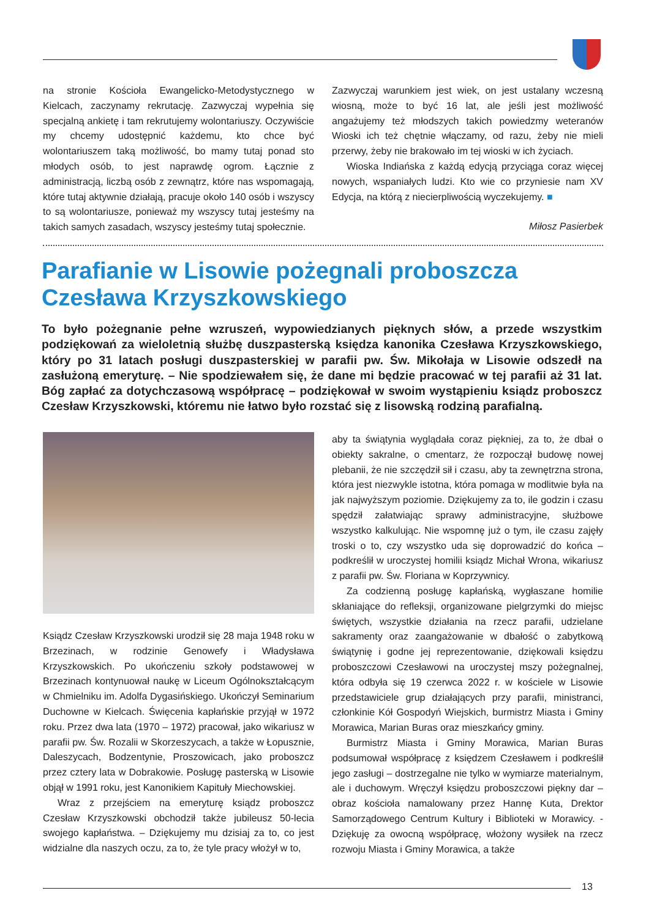na stronie Kościoła Ewangelicko-Metodystycznego w Kielcach, zaczynamy rekrutację. Zazwyczaj wypełnia się specjalną ankietę i tam rekrutujemy wolontariuszy. Oczywiście my chcemy udostępnić każdemu, kto chce być wolontariuszem taką możliwość, bo mamy tutaj ponad sto młodych osób, to jest naprawdę ogrom. Łącznie z administracją, liczbą osób z zewnątrz, które nas wspomagają, które tutaj aktywnie działają, pracuje około 140 osób i wszyscy to są wolontariusze, ponieważ my wszyscy tutaj jesteśmy na takich samych zasadach, wszyscy jesteśmy tutaj społecznie.
Zazwyczaj warunkiem jest wiek, on jest ustalany wczesną wiosną, może to być 16 lat, ale jeśli jest możliwość angażujemy też młodszych takich powiedzmy weteranów Wioski ich też chętnie włączamy, od razu, żeby nie mieli przerwy, żeby nie brakowało im tej wioski w ich życiach.
Wioska Indiańska z każdą edycją przyciąga coraz więcej nowych, wspaniałych ludzi. Kto wie co przyniesie nam XV Edycja, na którą z niecierpliwością wyczekujemy. ■
Miłosz Pasierbek
Parafianie w Lisowie pożegnali proboszcza Czesława Krzyszkowskiego
To było pożegnanie pełne wzruszeń, wypowiedzianych pięknych słów, a przede wszystkim podziękowań za wieloletnią służbę duszpasterską księdza kanonika Czesława Krzyszkowskiego, który po 31 latach posługi duszpasterskiej w parafii pw. Św. Mikołaja w Lisowie odszedł na zasłużoną emeryturę. – Nie spodziewałem się, że dane mi będzie pracować w tej parafii aż 31 lat. Bóg zapłać za dotychczasową współpracę – podziękował w swoim wystąpieniu ksiądz proboszcz Czesław Krzyszkowski, któremu nie łatwo było rozstać się z lisowską rodziną parafialną.
Ksiądz Czesław Krzyszkowski urodził się 28 maja 1948 roku w Brzezinach, w rodzinie Genowefy i Władysława Krzyszkowskich. Po ukończeniu szkoły podstawowej w Brzezinach kontynuował naukę w Liceum Ogólnokształcącym w Chmielniku im. Adolfa Dygasińskiego. Ukończył Seminarium Duchowne w Kielcach. Święcenia kapłańskie przyjął w 1972 roku. Przez dwa lata (1970 – 1972) pracował, jako wikariusz w parafii pw. Św. Rozalii w Skorzeszycach, a także w Łopusznie, Daleszycach, Bodzentynie, Proszowicach, jako proboszcz przez cztery lata w Dobrakowie. Posługę pasterską w Lisowie objął w 1991 roku, jest Kanonikiem Kapituły Miechowskiej.
Wraz z przejściem na emeryturę ksiądz proboszcz Czesław Krzyszkowski obchodził także jubileusz 50-lecia swojego kapłaństwa. – Dziękujemy mu dzisiaj za to, co jest widzialne dla naszych oczu, za to, że tyle pracy włożył w to,
aby ta świątynia wyglądała coraz piękniej, za to, że dbał o obiekty sakralne, o cmentarz, że rozpoczął budowę nowej plebanii, że nie szczędził sił i czasu, aby ta zewnętrzna strona, która jest niezwykle istotna, która pomaga w modlitwie była na jak najwyższym poziomie. Dziękujemy za to, ile godzin i czasu spędził załatwiając sprawy administracyjne, służbowe wszystko kalkulując. Nie wspomnę już o tym, ile czasu zajęły troski o to, czy wszystko uda się doprowadzić do końca – podkreślił w uroczystej homilii ksiądz Michał Wrona, wikariusz z parafii pw. Św. Floriana w Koprzywnicy.
Za codzienną posługę kapłańską, wygłaszane homilie skłaniające do refleksji, organizowane pielgrzymki do miejsc świętych, wszystkie działania na rzecz parafii, udzielane sakramenty oraz zaangażowanie w dbałość o zabytkową świątynię i godne jej reprezentowanie, dziękowali księdzu proboszczowi Czesławowi na uroczystej mszy pożegnalnej, która odbyła się 19 czerwca 2022 r. w kościele w Lisowie przedstawiciele grup działających przy parafii, ministranci, członkinie Kół Gospodyń Wiejskich, burmistrz Miasta i Gminy Morawica, Marian Buras oraz mieszkańcy gminy.
Burmistrz Miasta i Gminy Morawica, Marian Buras podsumował współpracę z księdzem Czesławem i podkreślił jego zasługi – dostrzegalne nie tylko w wymiarze materialnym, ale i duchowym. Wręczył księdzu proboszczowi piękny dar – obraz kościoła namalowany przez Hannę Kuta, Drektor Samorządowego Centrum Kultury i Biblioteki w Morawicy. - Dziękuję za owocną współpracę, włożony wysiłek na rzecz rozwoju Miasta i Gminy Morawica, a także
13